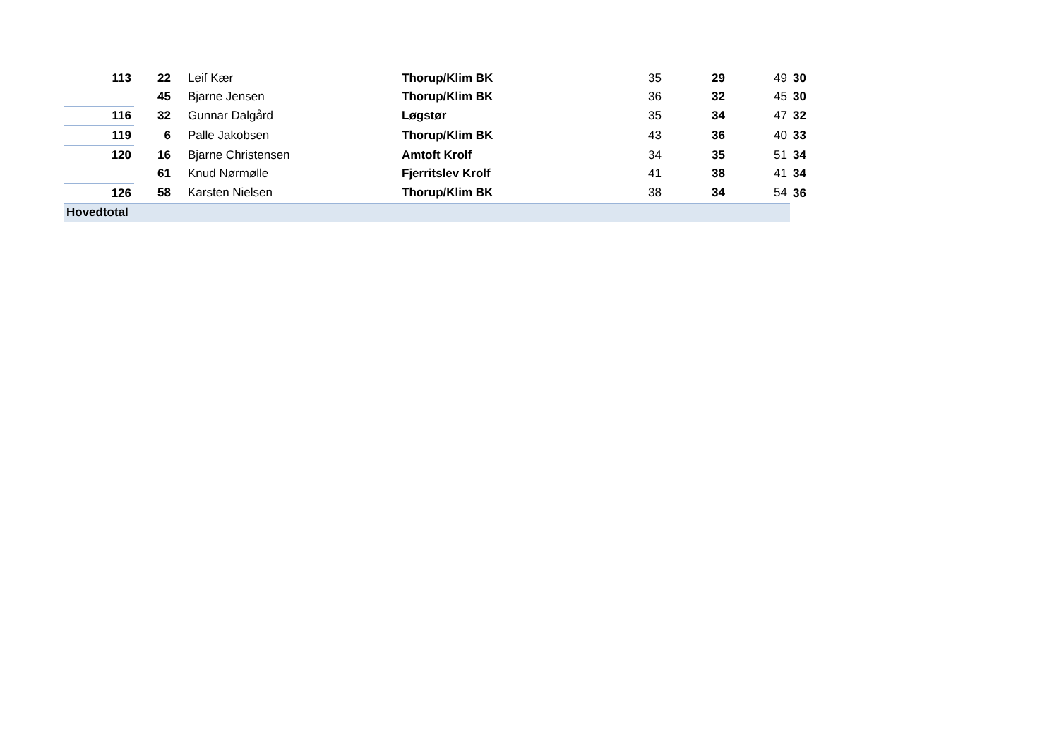| 113 | 22 | Leif Kær | Thorup/Klim BK | 35 | 29 | 49 | 30 |
| | 45 | Bjarne Jensen | Thorup/Klim BK | 36 | 32 | 45 | 30 |
| 116 | 32 | Gunnar Dalgård | Løgstør | 35 | 34 | 47 | 32 |
| 119 | 6 | Palle Jakobsen | Thorup/Klim BK | 43 | 36 | 40 | 33 |
| 120 | 16 | Bjarne Christensen | Amtoft Krolf | 34 | 35 | 51 | 34 |
| | 61 | Knud Nørmølle | Fjerritslev Krolf | 41 | 38 | 41 | 34 |
| 126 | 58 | Karsten Nielsen | Thorup/Klim BK | 38 | 34 | 54 | 36 |
| Hovedtotal | | | | | | | |